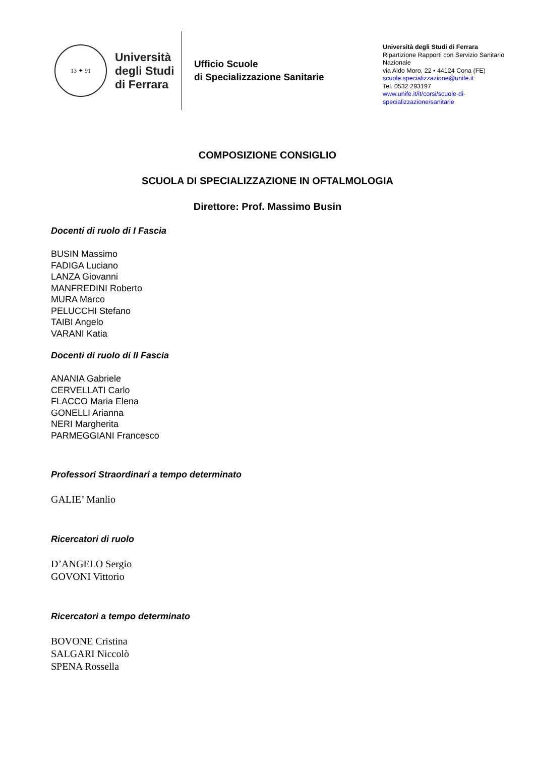13 ✦ 91
Università
degli Studi
di Ferrara
Ufficio Scuole
di Specializzazione Sanitarie
Università degli Studi di Ferrara
Ripartizione Rapporti con Servizio Sanitario Nazionale
via Aldo Moro, 22 • 44124 Cona (FE)
scuole.specializzazione@unife.it
Tel. 0532 293197
www.unife.it/it/corsi/scuole-di-specializzazione/sanitarie
COMPOSIZIONE CONSIGLIO
SCUOLA DI SPECIALIZZAZIONE IN OFTALMOLOGIA
Direttore: Prof. Massimo Busin
Docenti di ruolo di I Fascia
BUSIN Massimo
FADIGA Luciano
LANZA Giovanni
MANFREDINI Roberto
MURA Marco
PELUCCHI Stefano
TAIBI Angelo
VARANI Katia
Docenti di ruolo di II Fascia
ANANIA Gabriele
CERVELLATI Carlo
FLACCO Maria Elena
GONELLI Arianna
NERI Margherita
PARMEGGIANI Francesco
Professori Straordinari a tempo determinato
GALIE’ Manlio
Ricercatori di ruolo
D’ANGELO Sergio
GOVONI Vittorio
Ricercatori a tempo determinato
BOVONE Cristina
SALGARI Niccolò
SPENA Rossella